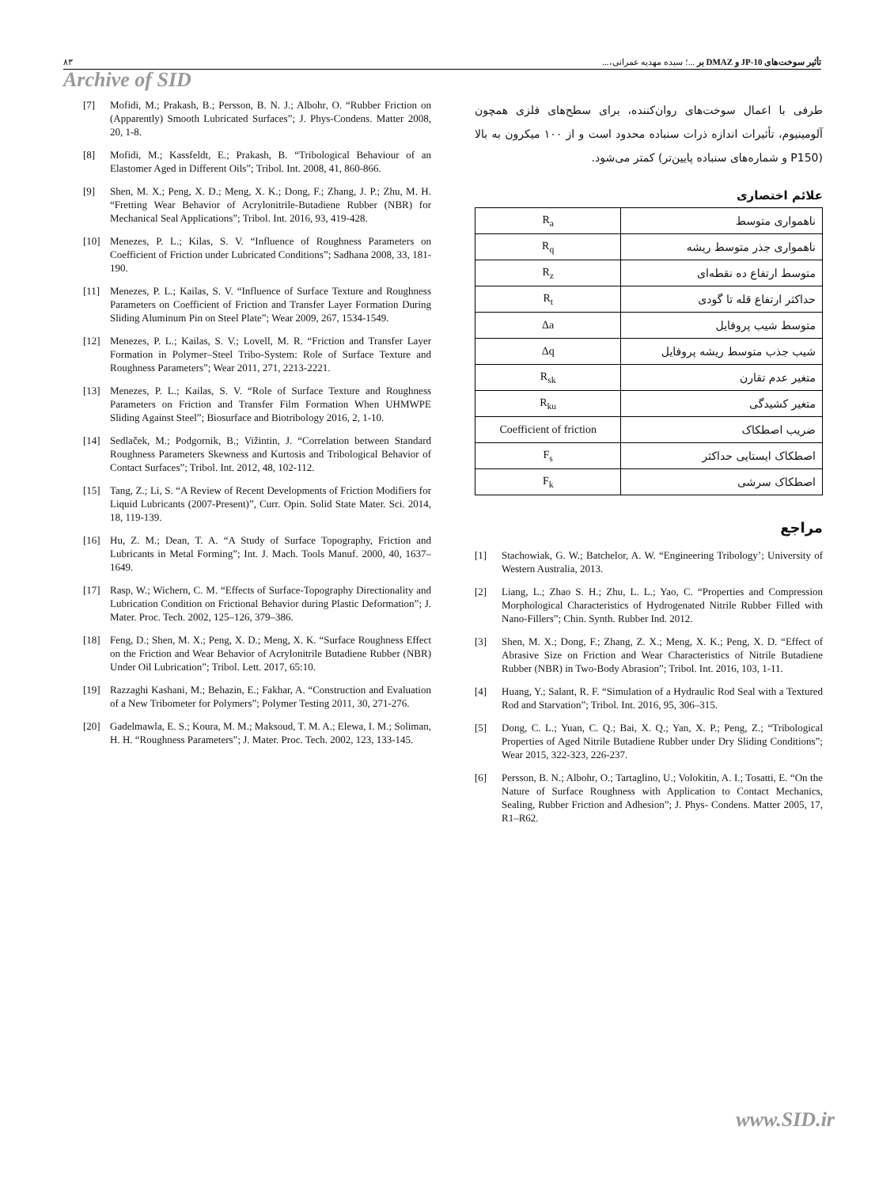۸۳ تأثیر سوخت‌های JP-10 و DMAZ بر ...؛ سیده مهدیه عمرانی،...
Archive of SID
[7] Mofidi, M.; Prakash, B.; Persson, B. N. J.; Albohr, O. “Rubber Friction on (Apparently) Smooth Lubricated Surfaces”; J. Phys-Condens. Matter 2008, 20, 1-8.
[8] Mofidi, M.; Kassfeldt, E.; Prakash, B. “Tribological Behaviour of an Elastomer Aged in Different Oils”; Tribol. Int. 2008, 41, 860-866.
[9] Shen, M. X.; Peng, X. D.; Meng, X. K.; Dong, F.; Zhang, J. P.; Zhu, M. H. “Fretting Wear Behavior of Acrylonitrile-Butadiene Rubber (NBR) for Mechanical Seal Applications”; Tribol. Int. 2016, 93, 419-428.
[10] Menezes, P. L.; Kilas, S. V. “Influence of Roughness Parameters on Coefficient of Friction under Lubricated Conditions”; Sadhana 2008, 33, 181-190.
[11] Menezes, P. L.; Kailas, S. V. “Influence of Surface Texture and Roughness Parameters on Coefficient of Friction and Transfer Layer Formation During Sliding Aluminum Pin on Steel Plate”; Wear 2009, 267, 1534-1549.
[12] Menezes, P. L.; Kailas, S. V.; Lovell, M. R. “Friction and Transfer Layer Formation in Polymer–Steel Tribo-System: Role of Surface Texture and Roughness Parameters”; Wear 2011, 271, 2213-2221.
[13] Menezes, P. L.; Kailas, S. V. “Role of Surface Texture and Roughness Parameters on Friction and Transfer Film Formation When UHMWPE Sliding Against Steel”; Biosurface and Biotribology 2016, 2, 1-10.
[14] Sedlaček, M.; Podgornik, B.; Vižintin, J. “Correlation between Standard Roughness Parameters Skewness and Kurtosis and Tribological Behavior of Contact Surfaces”; Tribol. Int. 2012, 48, 102-112.
[15] Tang, Z.; Li, S. “A Review of Recent Developments of Friction Modifiers for Liquid Lubricants (2007-Present)”, Curr. Opin. Solid State Mater. Sci. 2014, 18, 119-139.
[16] Hu, Z. M.; Dean, T. A. “A Study of Surface Topography, Friction and Lubricants in Metal Forming”; Int. J. Mach. Tools Manuf. 2000, 40, 1637–1649.
[17] Rasp, W.; Wichern, C. M. “Effects of Surface-Topography Directionality and Lubrication Condition on Frictional Behavior during Plastic Deformation”; J. Mater. Proc. Tech. 2002, 125–126, 379–386.
[18] Feng, D.; Shen, M. X.; Peng, X. D.; Meng, X. K. “Surface Roughness Effect on the Friction and Wear Behavior of Acrylonitrile Butadiene Rubber (NBR) Under Oil Lubrication”; Tribol. Lett. 2017, 65:10.
[19] Razzaghi Kashani, M.; Behazin, E.; Fakhar, A. “Construction and Evaluation of a New Tribometer for Polymers”; Polymer Testing 2011, 30, 271-276.
[20] Gadelmawla, E. S.; Koura, M. M.; Maksoud, T. M. A.; Elewa, I. M.; Soliman, H. H. “Roughness Parameters”; J. Mater. Proc. Tech. 2002, 123, 133-145.
طرفی با اعمال سوخت‌های روان‌کننده، برای سطح‌های فلزی همچون آلومینیوم، تأثیرات اندازه ذرات سنباده محدود است و از ۱۰۰ میکرون به بالا (P150 و شماره‌های سنباده پایین‌تر) کمتر می‌شود.
علائم اختصاری
| R<sub>a</sub> | ناهمواری متوسط |
| R<sub>q</sub> | ناهمواری جذر متوسط ریشه |
| R<sub>z</sub> | متوسط ارتفاع ده نقطه‌ای |
| R<sub>t</sub> | حداکثر ارتفاع قله تا گودی |
| Δa | متوسط شیب پروفایل |
| Δq | شیب جذب متوسط ریشه پروفایل |
| R<sub>sk</sub> | متغیر عدم تقارن |
| R<sub>ku</sub> | متغیر کشیدگی |
| Coefficient of friction | ضریب اصطکاک |
| F<sub>s</sub> | اصطکاک ایستایی حداکثر |
| F<sub>k</sub> | اصطکاک سرشی |
مراجع
[1] Stachowiak, G. W.; Batchelor, A. W. “Engineering Tribology’; University of Western Australia, 2013.
[2] Liang, L.; Zhao S. H.; Zhu, L. L.; Yao, C. “Properties and Compression Morphological Characteristics of Hydrogenated Nitrile Rubber Filled with Nano-Fillers”; Chin. Synth. Rubber Ind. 2012.
[3] Shen, M. X.; Dong, F.; Zhang, Z. X.; Meng, X. K.; Peng, X. D. “Effect of Abrasive Size on Friction and Wear Characteristics of Nitrile Butadiene Rubber (NBR) in Two-Body Abrasion”; Tribol. Int. 2016, 103, 1-11.
[4] Huang, Y.; Salant, R. F. “Simulation of a Hydraulic Rod Seal with a Textured Rod and Starvation”; Tribol. Int. 2016, 95, 306–315.
[5] Dong, C. L.; Yuan, C. Q.; Bai, X. Q.; Yan, X. P.; Peng, Z.; “Tribological Properties of Aged Nitrile Butadiene Rubber under Dry Sliding Conditions”; Wear 2015, 322-323, 226-237.
[6] Persson, B. N.; Albohr, O.; Tartaglino, U.; Volokitin, A. I.; Tosatti, E. “On the Nature of Surface Roughness with Application to Contact Mechanics, Sealing, Rubber Friction and Adhesion”; J. Phys- Condens. Matter 2005, 17, R1–R62.
www.SID.ir